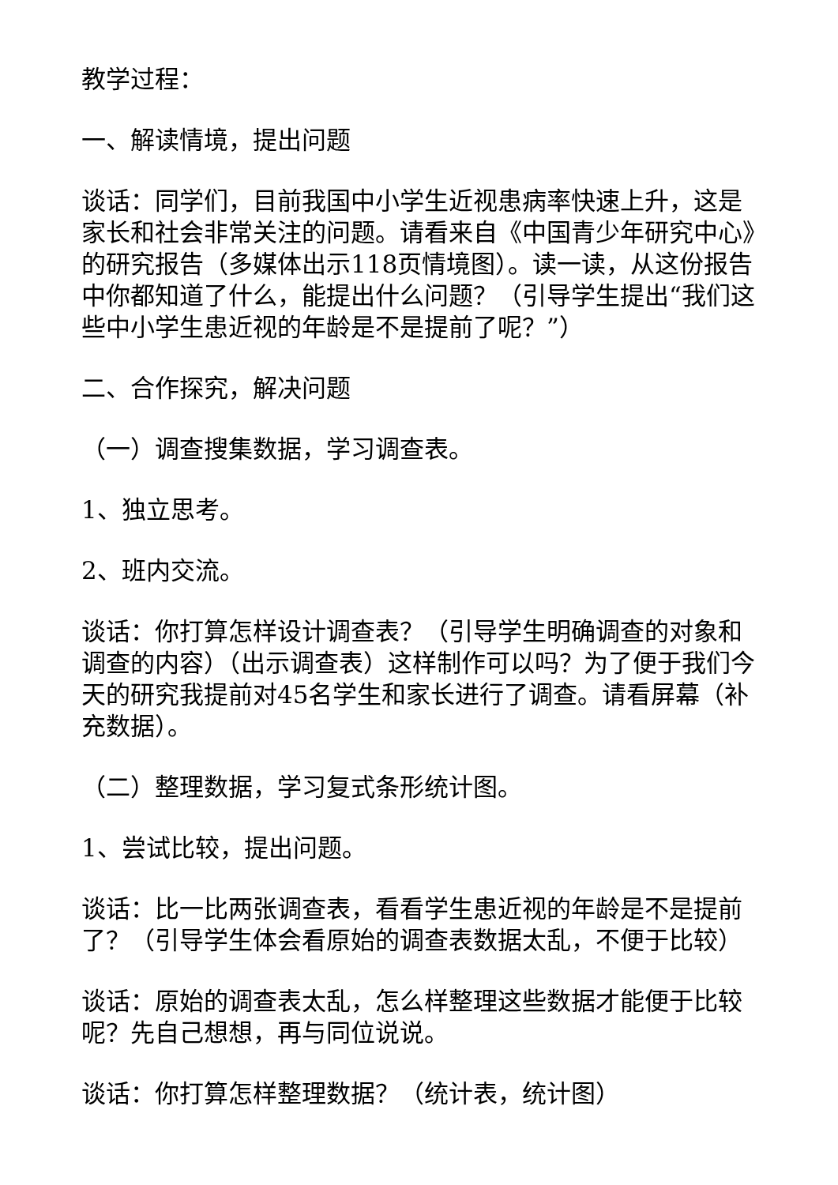教学过程：
一、解读情境，提出问题
谈话：同学们，目前我国中小学生近视患病率快速上升，这是家长和社会非常关注的问题。请看来自《中国青少年研究中心》的研究报告（多媒体出示118页情境图）。读一读，从这份报告中你都知道了什么，能提出什么问题？（引导学生提出“我们这些中小学生患近视的年龄是不是提前了呢？”）
二、合作探究，解决问题
（一）调查搜集数据，学习调查表。
1、独立思考。
2、班内交流。
谈话：你打算怎样设计调查表？（引导学生明确调查的对象和调查的内容）（出示调查表）这样制作可以吗？为了便于我们今天的研究我提前对45名学生和家长进行了调查。请看屏幕（补充数据）。
（二）整理数据，学习复式条形统计图。
1、尝试比较，提出问题。
谈话：比一比两张调查表，看看学生患近视的年龄是不是提前了？（引导学生体会看原始的调查表数据太乱，不便于比较）
谈话：原始的调查表太乱，怎么样整理这些数据才能便于比较呢？先自己想想，再与同位说说。
谈话：你打算怎样整理数据？（统计表，统计图）